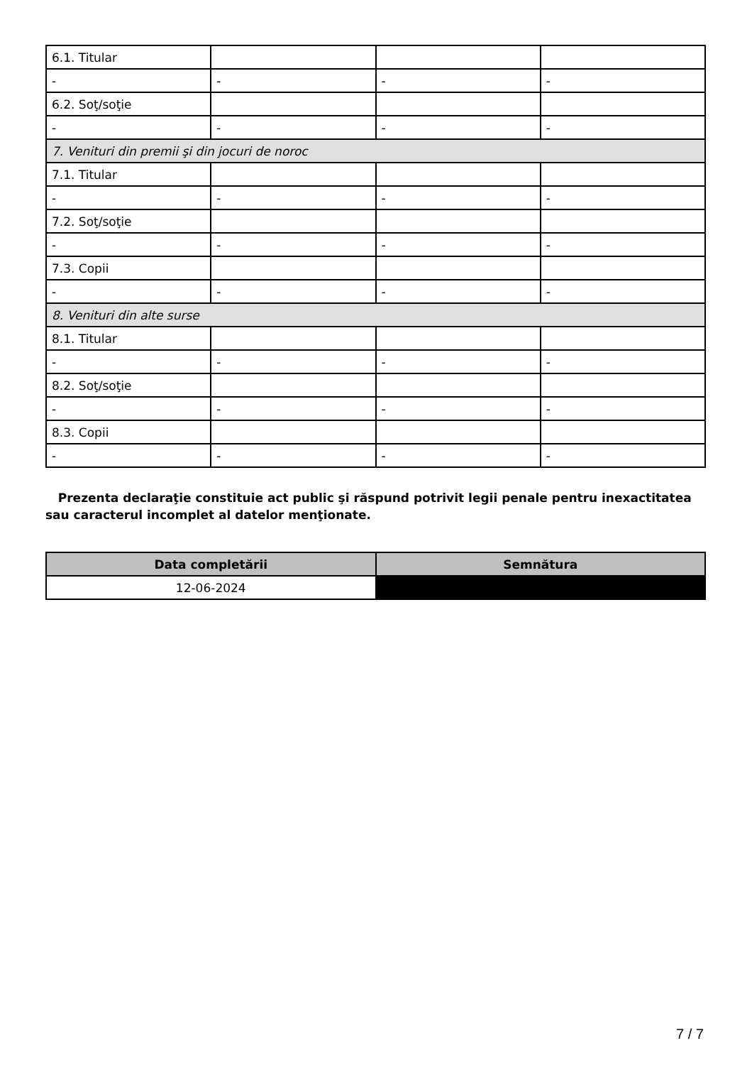| 6.1. Titular | | | |
| - | - | - | - |
| 6.2. Soţ/soţie | | | |
| - | - | - | - |
| 7. Venituri din premii şi din jocuri de noroc | | | |
| 7.1. Titular | | | |
| - | - | - | - |
| 7.2. Soţ/soţie | | | |
| - | - | - | - |
| 7.3. Copii | | | |
| - | - | - | - |
| 8. Venituri din alte surse | | | |
| 8.1. Titular | | | |
| - | - | - | - |
| 8.2. Soţ/soţie | | | |
| - | - | - | - |
| 8.3. Copii | | | |
| - | - | - | - |
Prezenta declaraţie constituie act public şi răspund potrivit legii penale pentru inexactitatea sau caracterul incomplet al datelor menţionate.
| Data completării | Semnătura |
| --- | --- |
| 12-06-2024 | |
7 / 7